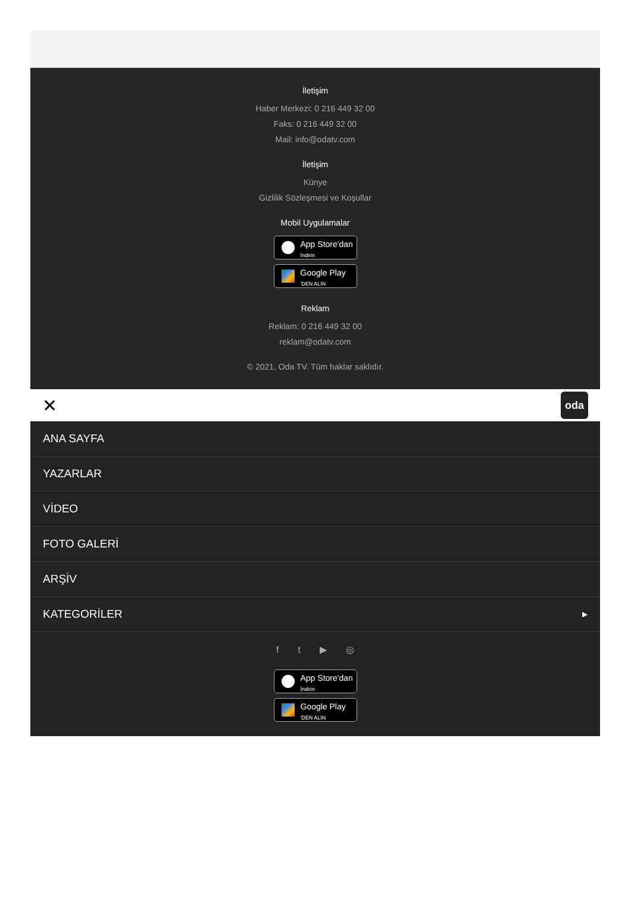İletişim
Haber Merkezi: 0 216 449 32 00
Faks: 0 216 449 32 00
Mail: info@odatv.com
İletişim
Künye
Gizlilik Sözleşmesi ve Koşullar
Mobil Uygulamalar
App Store'dan
İndirin
Google Play
'DEN ALIN
Reklam
Reklam: 0 216 449 32 00
reklam@odatv.com
© 2021, Oda TV. Tüm haklar saklıdır.
✕ oda
ANA SAYFA
YAZARLAR
VİDEO
FOTO GALERİ
ARŞİV
KATEGORİLER ▶
ft ▶ ◎
App Store'dan
İndirin
Google Play
'DEN ALIN